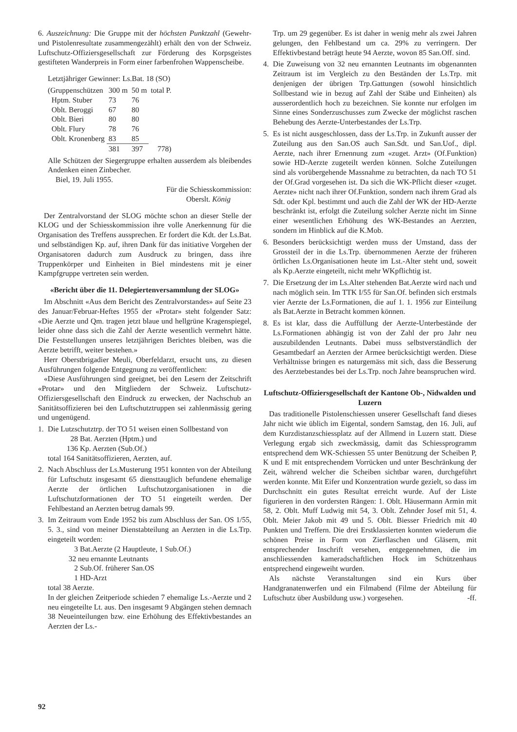6. Auszeichnung: Die Gruppe mit der höchsten Punktzahl (Gewehr- und Pistolenresultate zusammengezählt) erhält den von der Schweiz. Luftschutz-Offiziersgesellschaft zur Förderung des Korpsgeistes gestifteten Wanderpreis in Form einer farbenfrohen Wappenscheibe.
Letztjähriger Gewinner: Ls.Bat. 18 (SO)
| (Gruppenschützen | 300 m | 50 m | total P. |
| Hptm. Stuber | 73 | 76 | |
| Oblt. Beroggi | 67 | 80 | |
| Oblt. Bieri | 80 | 80 | |
| Oblt. Flury | 78 | 76 | |
| Oblt. Kronenberg | 83 | 85 | |
| | 381 | 397 | 778) |
Alle Schützen der Siegergruppe erhalten ausserdem als bleibendes Andenken einen Zinbecher.
Biel, 19. Juli 1955.
Für die Schiesskommission:
Oberslt. König
Der Zentralvorstand der SLOG möchte schon an dieser Stelle der KLOG und der Schiesskommission ihre volle Anerkennung für die Organisation des Treffens aussprechen. Er fordert die Kdt. der Ls.Bat. und selbständigen Kp. auf, ihren Dank für das initiative Vorgehen der Organisatoren dadurch zum Ausdruck zu bringen, dass ihre Truppenkörper und Einheiten in Biel mindestens mit je einer Kampfgruppe vertreten sein werden.
«Bericht über die 11. Delegiertenversammlung der SLOG»
Im Abschnitt «Aus dem Bericht des Zentralvorstandes» auf Seite 23 des Januar/Februar-Heftes 1955 der «Protar» steht folgender Satz: «Die Aerzte und Qm. tragen jetzt blaue und hellgrüne Kragenspiegel, leider ohne dass sich die Zahl der Aerzte wesentlich vermehrt hätte. Die Feststellungen unseres letztjährigen Berichtes bleiben, was die Aerzte betrifft, weiter bestehen.»
Herr Oberstbrigadier Meuli, Oberfeldarzt, ersucht uns, zu diesen Ausführungen folgende Entgegnung zu veröffentlichen:
«Diese Ausführungen sind geeignet, bei den Lesern der Zeitschrift «Protar» und den Mitgliedern der Schweiz. Luftschutz-Offiziersgesellschaft den Eindruck zu erwecken, der Nachschub an Sanitätsoffizieren bei den Luftschutztruppen sei zahlenmässig gering und ungenügend.
1. Die Lutzschutztrp. der TO 51 weisen einen Sollbestand von
28 Bat. Aerzten (Hptm.) und
136 Kp. Aerzten (Sub.Of.)
total 164 Sanitätsoffizieren, Aerzten, auf.
2. Nach Abschluss der Ls.Musterung 1951 konnten von der Abteilung für Luftschutz insgesamt 65 diensttauglich befundene ehemalige Aerzte der örtlichen Luftschutzorganisationen in die Luftschutzformationen der TO 51 eingeteilt werden. Der Fehlbestand an Aerzten betrug damals 99.
3. Im Zeitraum vom Ende 1952 bis zum Abschluss der San. OS 1/55, 5. 3., sind von meiner Dienstabteilung an Aerzten in die Ls.Trp. eingeteilt worden:
3 Bat.Aerzte (2 Hauptleute, 1 Sub.Of.)
32 neu ernannte Leutnants
2 Sub.Of. früherer San.OS
1 HD-Arzt
total 38 Aerzte.
In der gleichen Zeitperiode schieden 7 ehemalige Ls.-Aerzte und 2 neu eingeteilte Lt. aus. Den insgesamt 9 Abgängen stehen demnach 38 Neueinteilungen bzw. eine Erhöhung des Effektivbestandes an Aerzten der Ls.-
Trp. um 29 gegenüber. Es ist daher in wenig mehr als zwei Jahren gelungen, den Fehlbestand um ca. 29% zu verringern. Der Effektivbestand beträgt heute 94 Aerzte, wovon 85 San.Off. sind.
4. Die Zuweisung von 32 neu ernannten Leutnants im obgenannten Zeitraum ist im Vergleich zu den Beständen der Ls.Trp. mit denjenigen der übrigen Trp.Gattungen (sowohl hinsichtlich Sollbestand wie in bezug auf Zahl der Stäbe und Einheiten) als ausserordentlich hoch zu bezeichnen. Sie konnte nur erfolgen im Sinne eines Sonderzuschusses zum Zwecke der möglichst raschen Behebung des Aerzte-Unterbestandes der Ls.Trp.
5. Es ist nicht ausgeschlossen, dass der Ls.Trp. in Zukunft ausser der Zuteilung aus den San.OS auch San.Sdt. und San.Uof., dipl. Aerzte, nach ihrer Ernennung zum «zuget. Arzt» (Of.Funktion) sowie HD-Aerzte zugeteilt werden können. Solche Zuteilungen sind als vorübergehende Massnahme zu betrachten, da nach TO 51 der Of.Grad vorgesehen ist. Da sich die WK-Pflicht dieser «zuget. Aerzte» nicht nach ihrer Of.Funktion, sondern nach ihrem Grad als Sdt. oder Kpl. bestimmt und auch die Zahl der WK der HD-Aerzte beschränkt ist, erfolgt die Zuteilung solcher Aerzte nicht im Sinne einer wesentlichen Erhöhung des WK-Bestandes an Aerzten, sondern im Hinblick auf die K.Mob.
6. Besonders berücksichtigt werden muss der Umstand, dass der Grossteil der in die Ls.Trp. übernommenen Aerzte der früheren örtlichen Ls.Organisationen heute im Lst.-Alter steht und, soweit als Kp.Aerzte eingeteilt, nicht mehr WKpflichtig ist.
7. Die Ersetzung der im Ls.Alter stehenden Bat.Aerzte wird nach und nach möglich sein. Im TTK I/55 für San.Of. befinden sich erstmals vier Aerzte der Ls.Formationen, die auf 1. 1. 1956 zur Einteilung als Bat.Aerzte in Betracht kommen können.
8. Es ist klar, dass die Auffüllung der Aerzte-Unterbestände der Ls.Formationen abhängig ist von der Zahl der pro Jahr neu auszubildenden Leutnants. Dabei muss selbstverständlich der Gesamtbedarf an Aerzten der Armee berücksichtigt werden. Diese Verhältnisse bringen es naturgemäss mit sich, dass die Besserung des Aerztebestandes bei der Ls.Trp. noch Jahre beanspruchen wird.
Luftschutz-Offiziersgesellschaft der Kantone Ob-, Nidwalden und Luzern
Das traditionelle Pistolenschiessen unserer Gesellschaft fand dieses Jahr nicht wie üblich im Eigental, sondern Samstag, den 16. Juli, auf dem Kurzdistanzschiessplatz auf der Allmend in Luzern statt. Diese Verlegung ergab sich zweckmässig, damit das Schiessprogramm entsprechend dem WK-Schiessen 55 unter Benützung der Scheiben P, K und E mit entsprechendem Vorrücken und unter Beschränkung der Zeit, während welcher die Scheiben sichtbar waren, durchgeführt werden konnte. Mit Eifer und Konzentration wurde gezielt, so dass im Durchschnitt ein gutes Resultat erreicht wurde. Auf der Liste figurieren in den vordersten Rängen: 1. Oblt. Häusermann Armin mit 58, 2. Oblt. Muff Ludwig mit 54, 3. Oblt. Zehnder Josef mit 51, 4. Oblt. Meier Jakob mit 49 und 5. Oblt. Biesser Friedrich mit 40 Punkten und Treffern. Die drei Erstklassierten konnten wiederum die schönen Preise in Form von Zierflaschen und Gläsern, mit entsprechender Inschrift versehen, entgegennehmen, die im anschliessenden kameradschaftlichen Hock im Schützenhaus entsprechend eingeweiht wurden.
Als nächste Veranstaltungen sind ein Kurs über Handgranatenwerfen und ein Filmabend (Filme der Abteilung für Luftschutz über Ausbildung usw.) vorgesehen. -ff.
92